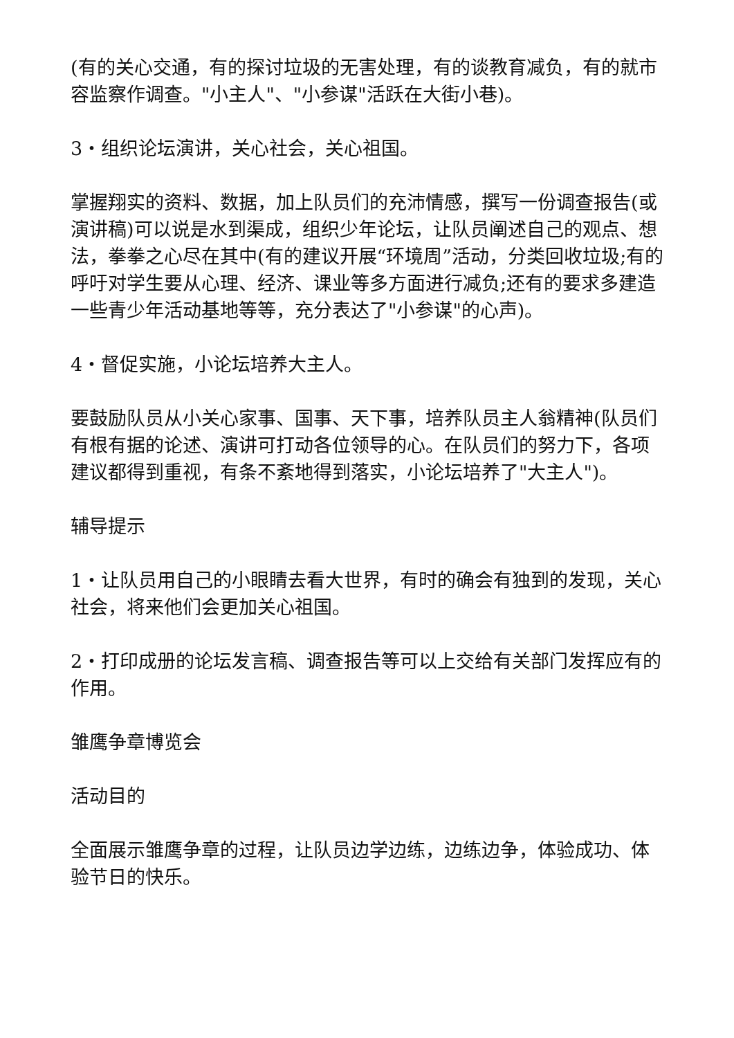(有的关心交通，有的探讨垃圾的无害处理，有的谈教育减负，有的就市容监察作调查。"小主人"、"小参谋"活跃在大街小巷)。
3・组织论坛演讲，关心社会，关心祖国。
掌握翔实的资料、数据，加上队员们的充沛情感，撰写一份调查报告(或演讲稿)可以说是水到渠成，组织少年论坛，让队员阐述自己的观点、想法，拳拳之心尽在其中(有的建议开展“环境周”活动，分类回收垃圾;有的呼吁对学生要从心理、经济、课业等多方面进行减负;还有的要求多建造一些青少年活动基地等等，充分表达了"小参谋"的心声)。
4・督促实施，小论坛培养大主人。
要鼓励队员从小关心家事、国事、天下事，培养队员主人翁精神(队员们有根有据的论述、演讲可打动各位领导的心。在队员们的努力下，各项建议都得到重视，有条不紊地得到落实，小论坛培养了"大主人")。
辅导提示
1・让队员用自己的小眼睛去看大世界，有时的确会有独到的发现，关心社会，将来他们会更加关心祖国。
2・打印成册的论坛发言稿、调查报告等可以上交给有关部门发挥应有的作用。
雏鹰争章博览会
活动目的
全面展示雏鹰争章的过程，让队员边学边练，边练边争，体验成功、体验节日的快乐。